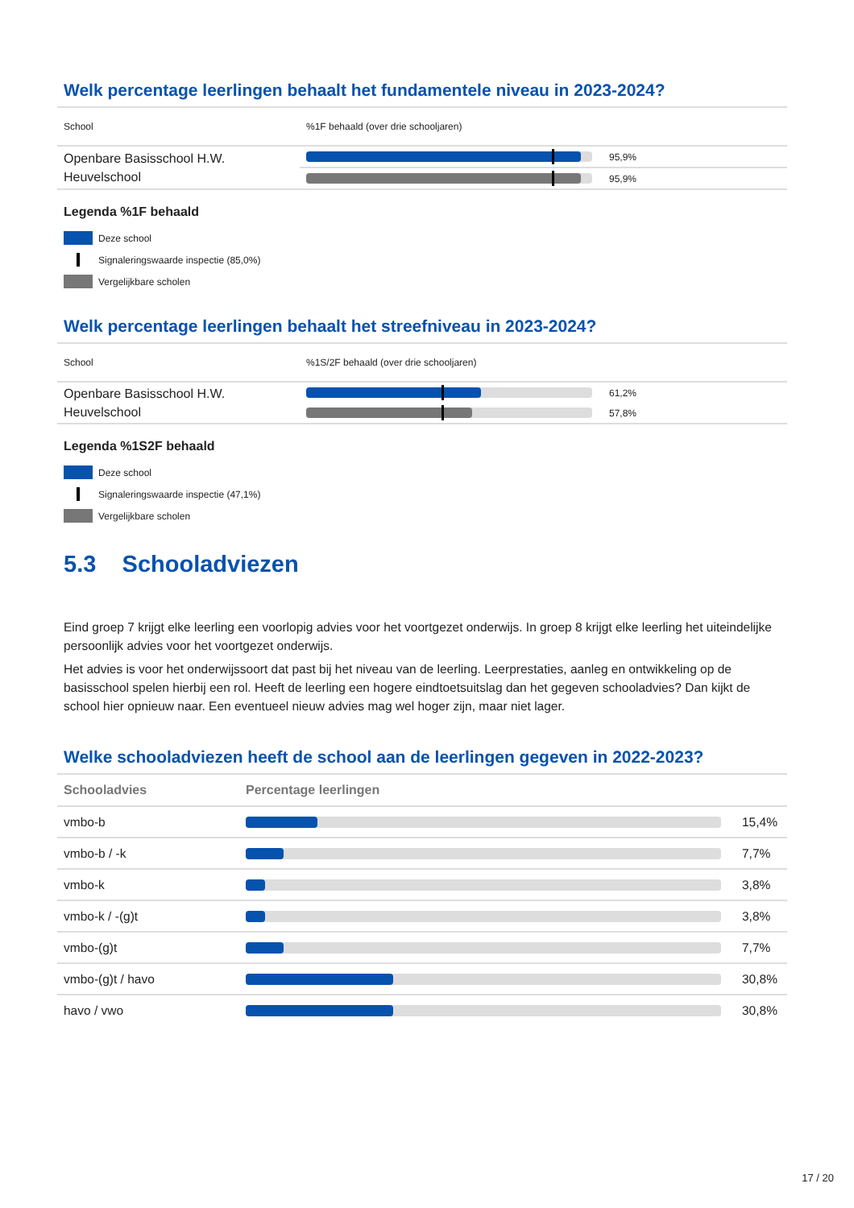Welk percentage leerlingen behaalt het fundamentele niveau in 2023-2024?
| School | %1F behaald (over drie schooljaren) | |
| --- | --- | --- |
| Openbare Basisschool H.W. Heuvelschool | | 95,9% |
| | | 95,9% |
Legenda %1F behaald
Deze school
Signaleringswaarde inspectie (85,0%)
Vergelijkbare scholen
Welk percentage leerlingen behaalt het streefniveau in 2023-2024?
| School | %1S/2F behaald (over drie schooljaren) | |
| --- | --- | --- |
| Openbare Basisschool H.W. Heuvelschool | | 61,2% |
| | | 57,8% |
Legenda %1S2F behaald
Deze school
Signaleringswaarde inspectie (47,1%)
Vergelijkbare scholen
5.3 Schooladviezen
Eind groep 7 krijgt elke leerling een voorlopig advies voor het voortgezet onderwijs. In groep 8 krijgt elke leerling het uiteindelijke persoonlijk advies voor het voortgezet onderwijs.
Het advies is voor het onderwijssoort dat past bij het niveau van de leerling. Leerprestaties, aanleg en ontwikkeling op de basisschool spelen hierbij een rol. Heeft de leerling een hogere eindtoetsuitslag dan het gegeven schooladvies? Dan kijkt de school hier opnieuw naar. Een eventueel nieuw advies mag wel hoger zijn, maar niet lager.
Welke schooladviezen heeft de school aan de leerlingen gegeven in 2022-2023?
| Schooladvies | Percentage leerlingen | |
| --- | --- | --- |
| vmbo-b | | 15,4% |
| vmbo-b / -k | | 7,7% |
| vmbo-k | | 3,8% |
| vmbo-k / -(g)t | | 3,8% |
| vmbo-(g)t | | 7,7% |
| vmbo-(g)t / havo | | 30,8% |
| havo / vwo | | 30,8% |
17 / 20